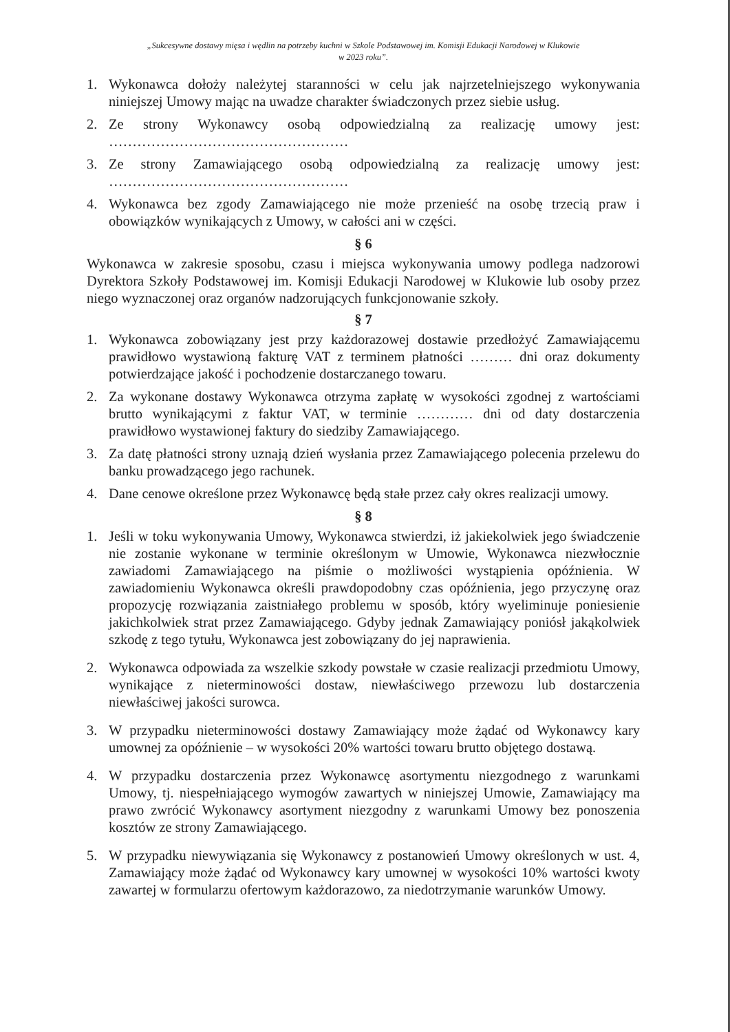„Sukcesywne dostawy mięsa i wędlin na potrzeby kuchni w Szkole Podstawowej im. Komisji Edukacji Narodowej w Klukowie
w 2023 roku”.
1. Wykonawca dołoży należytej staranności w celu jak najrzetelniejszego wykonywania niniejszej Umowy mając na uwadze charakter świadczonych przez siebie usług.
2. Ze strony Wykonawcy osobą odpowiedzialną za realizację umowy jest: ……………………………………………
3. Ze strony Zamawiającego osobą odpowiedzialną za realizację umowy jest: ……………………………………………
4. Wykonawca bez zgody Zamawiającego nie może przenieść na osobę trzecią praw i obowiązków wynikających z Umowy, w całości ani w części.
§ 6
Wykonawca w zakresie sposobu, czasu i miejsca wykonywania umowy podlega nadzorowi Dyrektora Szkoły Podstawowej im. Komisji Edukacji Narodowej w Klukowie lub osoby przez niego wyznaczonej oraz organów nadzorujących funkcjonowanie szkoły.
§ 7
1. Wykonawca zobowiązany jest przy każdorazowej dostawie przedłożyć Zamawiającemu prawidłowo wystawioną fakturę VAT z terminem płatności ……… dni oraz dokumenty potwierdzające jakość i pochodzenie dostarczanego towaru.
2. Za wykonane dostawy Wykonawca otrzyma zapłatę w wysokości zgodnej z wartościami brutto wynikającymi z faktur VAT, w terminie ………… dni od daty dostarczenia prawidłowo wystawionej faktury do siedziby Zamawiającego.
3. Za datę płatności strony uznają dzień wysłania przez Zamawiającego polecenia przelewu do banku prowadzącego jego rachunek.
4. Dane cenowe określone przez Wykonawcę będą stałe przez cały okres realizacji umowy.
§ 8
1. Jeśli w toku wykonywania Umowy, Wykonawca stwierdzi, iż jakiekolwiek jego świadczenie nie zostanie wykonane w terminie określonym w Umowie, Wykonawca niezwłocznie zawiadomi Zamawiającego na piśmie o możliwości wystąpienia opóźnienia. W zawiadomieniu Wykonawca określi prawdopodobny czas opóźnienia, jego przyczynę oraz propozycję rozwiązania zaistniałego problemu w sposób, który wyeliminuje poniesienie jakichkolwiek strat przez Zamawiającego. Gdyby jednak Zamawiający poniósł jakąkolwiek szkodę z tego tytułu, Wykonawca jest zobowiązany do jej naprawienia.
2. Wykonawca odpowiada za wszelkie szkody powstałe w czasie realizacji przedmiotu Umowy, wynikające z nieterminowości dostaw, niewłaściwego przewozu lub dostarczenia niewłaściwej jakości surowca.
3. W przypadku nieterminowości dostawy Zamawiający może żądać od Wykonawcy kary umownej za opóźnienie – w wysokości 20% wartości towaru brutto objętego dostawą.
4. W przypadku dostarczenia przez Wykonawcę asortymentu niezgodnego z warunkami Umowy, tj. niespełniającego wymogów zawartych w niniejszej Umowie, Zamawiający ma prawo zwrócić Wykonawcy asortyment niezgodny z warunkami Umowy bez ponoszenia kosztów ze strony Zamawiającego.
5. W przypadku niewywiązania się Wykonawcy z postanowień Umowy określonych w ust. 4, Zamawiający może żądać od Wykonawcy kary umownej w wysokości 10% wartości kwoty zawartej w formularzu ofertowym każdorazowo, za niedotrzymanie warunków Umowy.